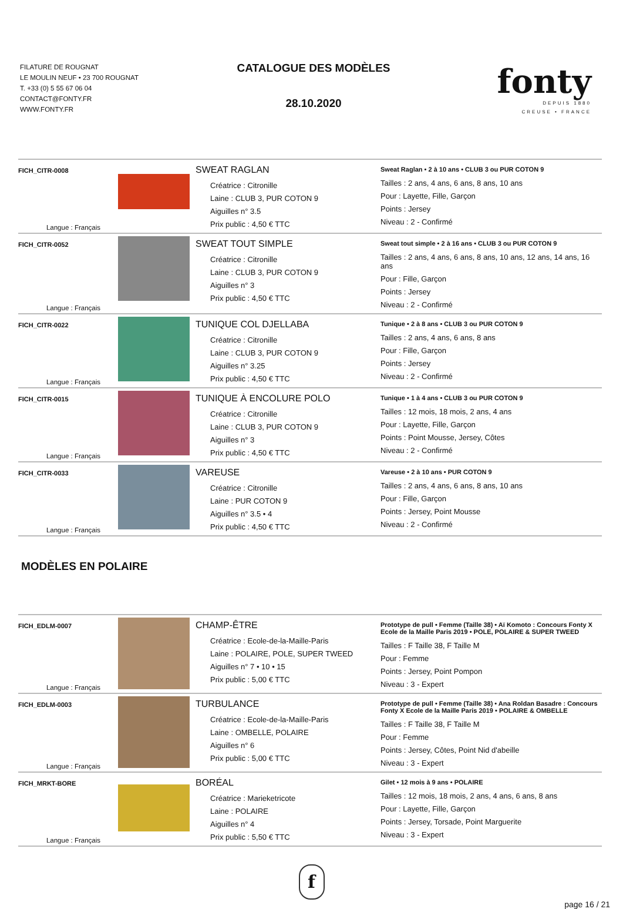FILATURE DE ROUGNAT
LE MOULIN NEUF • 23 700 ROUGNAT
T. +33 (0) 5 55 67 06 04
CONTACT@FONTY.FR
WWW.FONTY.FR
CATALOGUE DES MODÈLES
28.10.2020
fonty
DEPUIS 1880
CREUSE • FRANCE
| FICH_CITR-0008 Langue : Français | | SWEAT RAGLAN Créatrice : Citronille Laine : CLUB 3, PUR COTON 9 Aiguilles n° 3.5 Prix public : 4,50 € TTC | Sweat Raglan • 2 à 10 ans • CLUB 3 ou PUR COTON 9 Tailles : 2 ans, 4 ans, 6 ans, 8 ans, 10 ans Pour : Layette, Fille, Garçon Points : Jersey Niveau : 2 - Confirmé |
| FICH_CITR-0052 Langue : Français | | SWEAT TOUT SIMPLE Créatrice : Citronille Laine : CLUB 3, PUR COTON 9 Aiguilles n° 3 Prix public : 4,50 € TTC | Sweat tout simple • 2 à 16 ans • CLUB 3 ou PUR COTON 9 Tailles : 2 ans, 4 ans, 6 ans, 8 ans, 10 ans, 12 ans, 14 ans, 16 ans Pour : Fille, Garçon Points : Jersey Niveau : 2 - Confirmé |
| FICH_CITR-0022 Langue : Français | | TUNIQUE COL DJELLABA Créatrice : Citronille Laine : CLUB 3, PUR COTON 9 Aiguilles n° 3.25 Prix public : 4,50 € TTC | Tunique • 2 à 8 ans • CLUB 3 ou PUR COTON 9 Tailles : 2 ans, 4 ans, 6 ans, 8 ans Pour : Fille, Garçon Points : Jersey Niveau : 2 - Confirmé |
| FICH_CITR-0015 Langue : Français | | TUNIQUE À ENCOLURE POLO Créatrice : Citronille Laine : CLUB 3, PUR COTON 9 Aiguilles n° 3 Prix public : 4,50 € TTC | Tunique • 1 à 4 ans • CLUB 3 ou PUR COTON 9 Tailles : 12 mois, 18 mois, 2 ans, 4 ans Pour : Layette, Fille, Garçon Points : Point Mousse, Jersey, Côtes Niveau : 2 - Confirmé |
| FICH_CITR-0033 Langue : Français | | VAREUSE Créatrice : Citronille Laine : PUR COTON 9 Aiguilles n° 3.5 • 4 Prix public : 4,50 € TTC | Vareuse • 2 à 10 ans • PUR COTON 9 Tailles : 2 ans, 4 ans, 6 ans, 8 ans, 10 ans Pour : Fille, Garçon Points : Jersey, Point Mousse Niveau : 2 - Confirmé |
MODÈLES EN POLAIRE
| FICH_EDLM-0007 Langue : Français | | CHAMP-ÊTRE Créatrice : Ecole-de-la-Maille-Paris Laine : POLAIRE, POLE, SUPER TWEED Aiguilles n° 7 • 10 • 15 Prix public : 5,00 € TTC | Prototype de pull • Femme (Taille 38) • Aï Komoto : Concours Fonty X Ecole de la Maille Paris 2019 • POLE, POLAIRE & SUPER TWEED Tailles : F Taille 38, F Taille M Pour : Femme Points : Jersey, Point Pompon Niveau : 3 - Expert |
| FICH_EDLM-0003 Langue : Français | | TURBULANCE Créatrice : Ecole-de-la-Maille-Paris Laine : OMBELLE, POLAIRE Aiguilles n° 6 Prix public : 5,00 € TTC | Prototype de pull • Femme (Taille 38) • Ana Roldan Basadre : Concours Fonty X Ecole de la Maille Paris 2019 • POLAIRE & OMBELLE Tailles : F Taille 38, F Taille M Pour : Femme Points : Jersey, Côtes, Point Nid d'abeille Niveau : 3 - Expert |
| FICH_MRKT-BORE Langue : Français | | BORÉAL Créatrice : Marieketricote Laine : POLAIRE Aiguilles n° 4 Prix public : 5,50 € TTC | Gilet • 12 mois à 9 ans • POLAIRE Tailles : 12 mois, 18 mois, 2 ans, 4 ans, 6 ans, 8 ans Pour : Layette, Fille, Garçon Points : Jersey, Torsade, Point Marguerite Niveau : 3 - Expert |
f
page 16 / 21